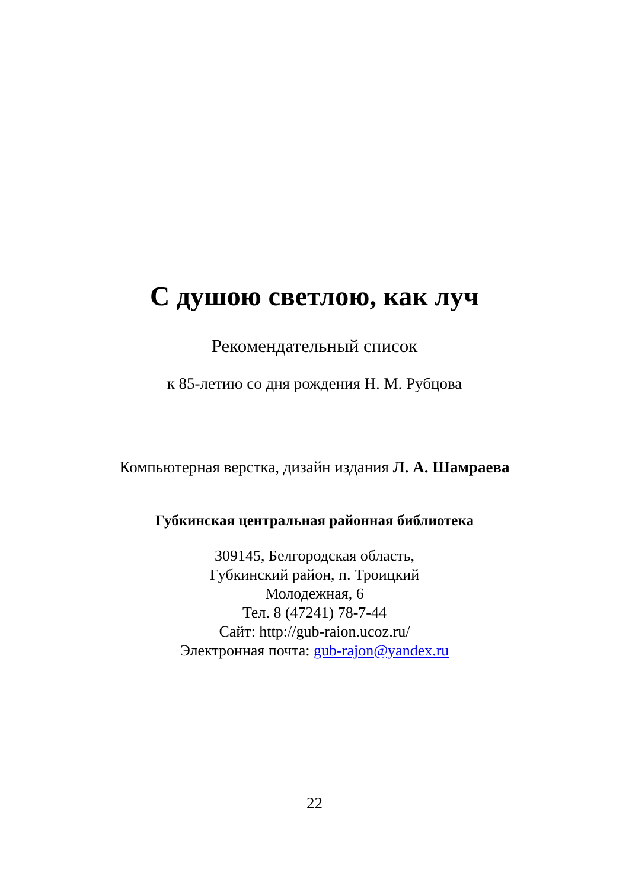С душою светлою, как луч
Рекомендательный список
к 85-летию со дня рождения Н. М. Рубцова
Компьютерная верстка, дизайн издания Л. А. Шамраева
Губкинская центральная районная библиотека
309145, Белгородская область,
Губкинский район, п. Троицкий
Молодежная, 6
Тел. 8 (47241) 78-7-44
Сайт: http://gub-raion.ucoz.ru/
Электронная почта: gub-rajon@yandex.ru
22